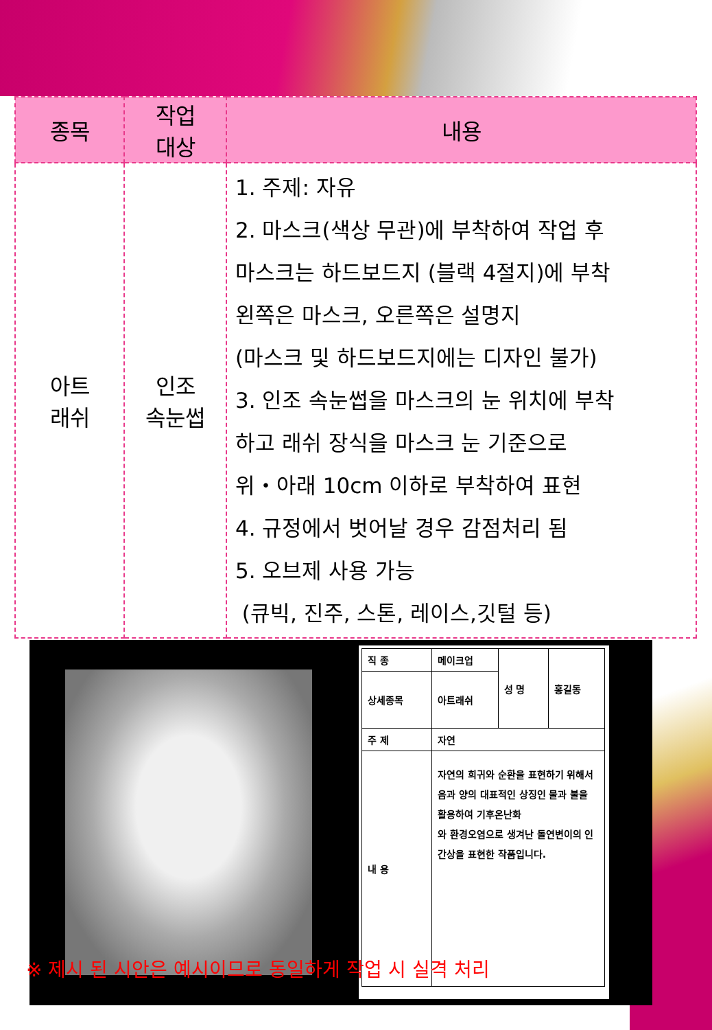| 종목 | 작업 대상 | 내용 |
| --- | --- | --- |
| 아트 래쉬 | 인조 속눈썹 | 1. 주제: 자유 2. 마스크(색상 무관)에 부착하여 작업 후 마스크는 하드보드지 (블랙 4절지)에 부착 왼쪽은 마스크, 오른쪽은 설명지 (마스크 및 하드보드지에는 디자인 불가) 3. 인조 속눈썹을 마스크의 눈 위치에 부착 하고 래쉬 장식을 마스크 눈 기준으로 위・아래 10cm 이하로 부착하여 표현 4. 규정에서 벗어날 경우 감점처리 됨 5. 오브제 사용 가능 (큐빅, 진주, 스톤, 레이스,깃털 등) |
| 직 종 | 메이크업 | 성 명 | 홍길동 |
| 상세종목 | 아트래쉬 | | |
| 주 제 | 자연 | | |
| 내 용 | 자연의 희귀와 순환을 표현하기 위해서 음과 양의 대표적인 상징인 물과 불을 활용하여 기후온난화 와 환경오염으로 생겨난 돌연변이의 인간상을 표현한 작품입니다. | | |
※ 제시 된 시안은 예시이므로 동일하게 작업 시 실격 처리